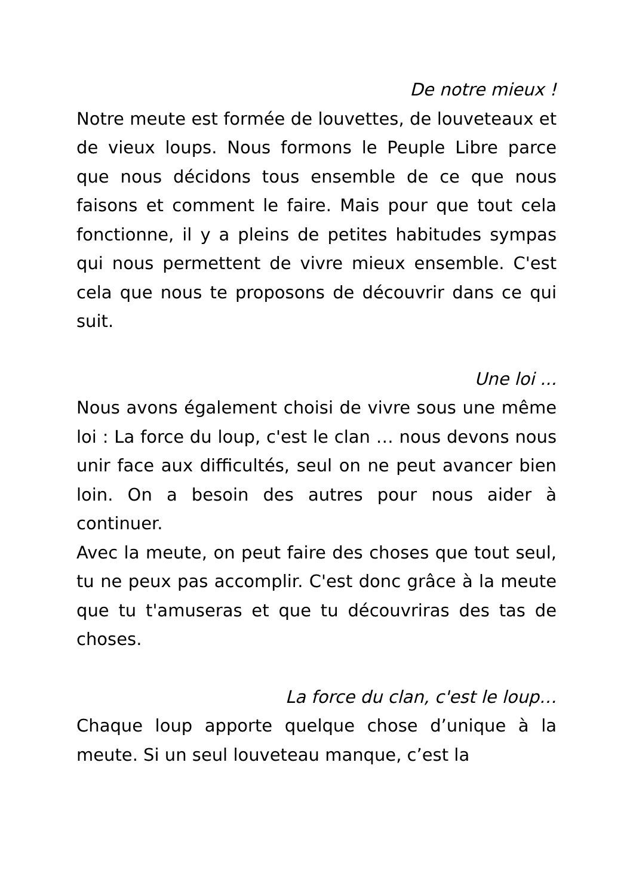De notre mieux !
Notre meute est formée de louvettes, de louveteaux et de vieux loups. Nous formons le Peuple Libre parce que nous décidons tous ensemble de ce que nous faisons et comment le faire. Mais pour que tout cela fonctionne, il y a pleins de petites habitudes sympas qui nous permettent de vivre mieux ensemble. C'est cela que nous te proposons de découvrir dans ce qui suit.
Une loi ...
Nous avons également choisi de vivre sous une même loi : La force du loup, c'est le clan … nous devons nous unir face aux difficultés, seul on ne peut avancer bien loin. On a besoin des autres pour nous aider à continuer.
Avec la meute, on peut faire des choses que tout seul, tu ne peux pas accomplir. C'est donc grâce à la meute que tu t'amuseras et que tu découvriras des tas de choses.
La force du clan, c'est le loup…
Chaque loup apporte quelque chose d’unique à la meute. Si un seul louveteau manque, c’est la